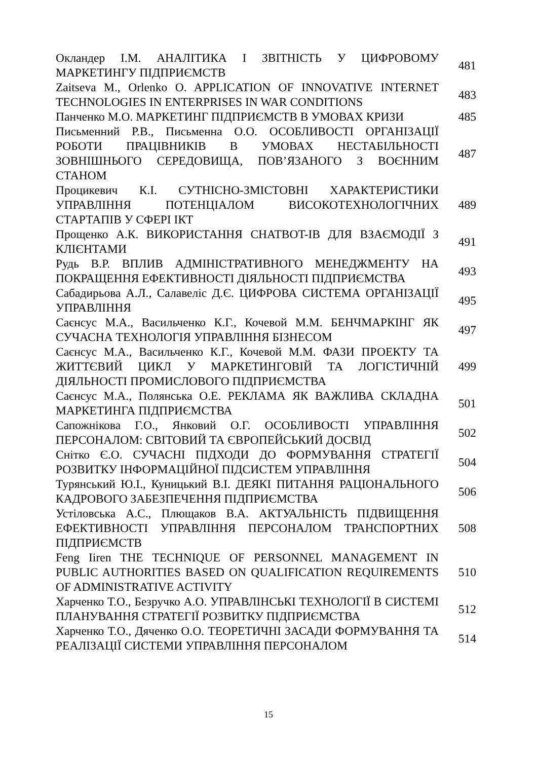| Окландер І.М. АНАЛІТИКА І ЗВІТНІСТЬ У ЦИФРОВОМУ МАРКЕТИНГУ ПІДПРИЄМСТВ | 481 |
| Zaitseva M., Orlenko O. APPLICATION OF INNOVATIVE INTERNET TECHNOLOGIES IN ENTERPRISES IN WAR CONDITIONS | 483 |
| Панченко М.О. МАРКЕТИНГ ПІДПРИЄМСТВ В УМОВАХ КРИЗИ | 485 |
| Письменний Р.В., Письменна О.О. ОСОБЛИВОСТІ ОРГАНІЗАЦІЇ РОБОТИ ПРАЦІВНИКІВ В УМОВАХ НЕСТАБІЛЬНОСТІ ЗОВНІШНЬОГО СЕРЕДОВИЩА, ПОВ’ЯЗАНОГО З ВОЄННИМ СТАНОМ | 487 |
| Процикевич К.І. СУТНІСНО-ЗМІСТОВНІ ХАРАКТЕРИСТИКИ УПРАВЛІННЯ ПОТЕНЦІАЛОМ ВИСОКОТЕХНОЛОГІЧНИХ СТАРТАПІВ У СФЕРІ ІКТ | 489 |
| Прощенко А.К. ВИКОРИСТАННЯ CHATBOT-ІВ ДЛЯ ВЗАЄМОДІЇ З КЛІЄНТАМИ | 491 |
| Рудь В.Р. ВПЛИВ АДМІНІСТРАТИВНОГО МЕНЕДЖМЕНТУ НА ПОКРАЩЕННЯ ЕФЕКТИВНОСТІ ДІЯЛЬНОСТІ ПІДПРИЄМСТВА | 493 |
| Сабадирьова А.Л., Салавеліс Д.Є. ЦИФРОВА СИСТЕМА ОРГАНІЗАЦІЇ УПРАВЛІННЯ | 495 |
| Саєнсус М.А., Васильченко К.Г., Кочевой М.М. БЕНЧМАРКІНГ ЯК СУЧАСНА ТЕХНОЛОГІЯ УПРАВЛІННЯ БІЗНЕСОМ | 497 |
| Саєнсус М.А., Васильченко К.Г., Кочевой М.М. ФАЗИ ПРОЕКТУ ТА ЖИТТЄВИЙ ЦИКЛ У МАРКЕТИНГОВІЙ ТА ЛОГІСТИЧНІЙ ДІЯЛЬНОСТІ ПРОМИСЛОВОГО ПІДПРИЄМСТВА | 499 |
| Саєнсус М.А., Полянська О.Е. РЕКЛАМА ЯК ВАЖЛИВА СКЛАДНА МАРКЕТИНГА ПІДПРИЄМСТВА | 501 |
| Сапожнікова Г.О., Янковий О.Г. ОСОБЛИВОСТІ УПРАВЛІННЯ ПЕРСОНАЛОМ: СВІТОВИЙ ТА ЄВРОПЕЙСЬКИЙ ДОСВІД | 502 |
| Снітко Є.О. СУЧАСНІ ПІДХОДИ ДО ФОРМУВАННЯ СТРАТЕГІЇ РОЗВИТКУ ІНФОРМАЦІЙНОЇ ПІДСИСТЕМ УПРАВЛІННЯ | 504 |
| Турянський Ю.І., Куницький В.І. ДЕЯКІ ПИТАННЯ РАЦІОНАЛЬНОГО КАДРОВОГО ЗАБЕЗПЕЧЕННЯ ПІДПРИЄМСТВА | 506 |
| Устіловська А.С., Плющаков В.А. АКТУАЛЬНІСТЬ ПІДВИЩЕННЯ ЕФЕКТИВНОСТІ УПРАВЛІННЯ ПЕРСОНАЛОМ ТРАНСПОРТНИХ ПІДПРИЄМСТВ | 508 |
| Feng Iiren THE TECHNIQUE OF PERSONNEL MANAGEMENT IN PUBLIC AUTHORITIES BASED ON QUALIFICATION REQUIREMENTS OF ADMINISTRATIVE ACTIVITY | 510 |
| Харченко Т.О., Безручко А.О. УПРАВЛІНСЬКІ ТЕХНОЛОГІЇ В СИСТЕМІ ПЛАНУВАННЯ СТРАТЕГІЇ РОЗВИТКУ ПІДПРИЄМСТВА | 512 |
| Харченко Т.О., Дяченко О.О. ТЕОРЕТИЧНІ ЗАСАДИ ФОРМУВАННЯ ТА РЕАЛІЗАЦІЇ СИСТЕМИ УПРАВЛІННЯ ПЕРСОНАЛОМ | 514 |
15